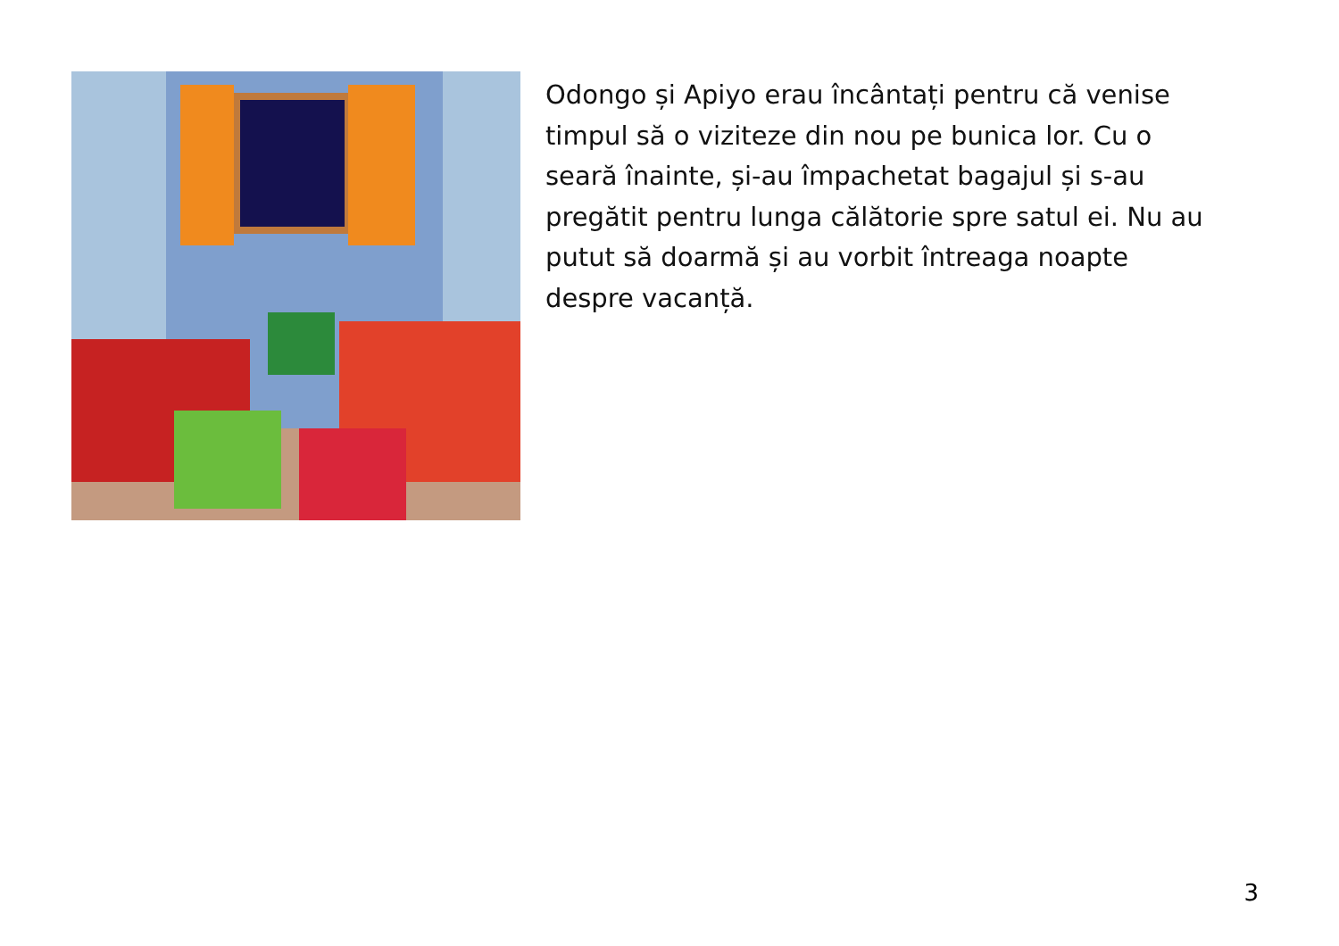Odongo și Apiyo erau încântați pentru că venise timpul să o viziteze din nou pe bunica lor. Cu o seară înainte, și-au împachetat bagajul și s-au pregătit pentru lunga călătorie spre satul ei. Nu au putut să doarmă și au vorbit întreaga noapte despre vacanță.
3